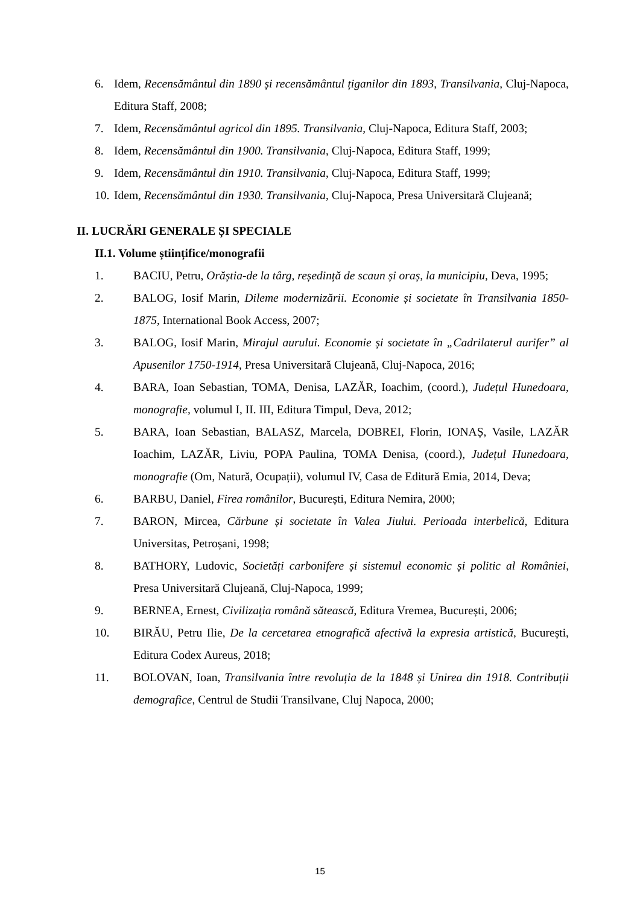6. Idem, Recensământul din 1890 și recensământul țiganilor din 1893, Transilvania, Cluj-Napoca, Editura Staff, 2008;
7. Idem, Recensământul agricol din 1895. Transilvania, Cluj-Napoca, Editura Staff, 2003;
8. Idem, Recensământul din 1900. Transilvania, Cluj-Napoca, Editura Staff, 1999;
9. Idem, Recensământul din 1910. Transilvania, Cluj-Napoca, Editura Staff, 1999;
10. Idem, Recensământul din 1930. Transilvania, Cluj-Napoca, Presa Universitară Clujeană;
II. LUCRĂRI GENERALE ȘI SPECIALE
II.1. Volume științifice/monografii
1. BACIU, Petru, Orăștia-de la târg, reședință de scaun și oraș, la municipiu, Deva, 1995;
2. BALOG, Iosif Marin, Dileme modernizării. Economie și societate în Transilvania 1850-1875, International Book Access, 2007;
3. BALOG, Iosif Marin, Mirajul aurului. Economie și societate în „Cadrilaterul aurifer” al Apusenilor 1750-1914, Presa Universitară Clujeană, Cluj-Napoca, 2016;
4. BARA, Ioan Sebastian, TOMA, Denisa, LAZĂR, Ioachim, (coord.), Județul Hunedoara, monografie, volumul I, II. III, Editura Timpul, Deva, 2012;
5. BARA, Ioan Sebastian, BALASZ, Marcela, DOBREI, Florin, IONAȘ, Vasile, LAZĂR Ioachim, LAZĂR, Liviu, POPA Paulina, TOMA Denisa, (coord.), Județul Hunedoara, monografie (Om, Natură, Ocupații), volumul IV, Casa de Editură Emia, 2014, Deva;
6. BARBU, Daniel, Firea românilor, București, Editura Nemira, 2000;
7. BARON, Mircea, Cărbune și societate în Valea Jiului. Perioada interbelică, Editura Universitas, Petroșani, 1998;
8. BATHORY, Ludovic, Societăți carbonifere și sistemul economic și politic al României, Presa Universitară Clujeană, Cluj-Napoca, 1999;
9. BERNEA, Ernest, Civilizația română sătească, Editura Vremea, București, 2006;
10. BIRĂU, Petru Ilie, De la cercetarea etnografică afectivă la expresia artistică, București, Editura Codex Aureus, 2018;
11. BOLOVAN, Ioan, Transilvania între revoluția de la 1848 și Unirea din 1918. Contribuții demografice, Centrul de Studii Transilvane, Cluj Napoca, 2000;
15